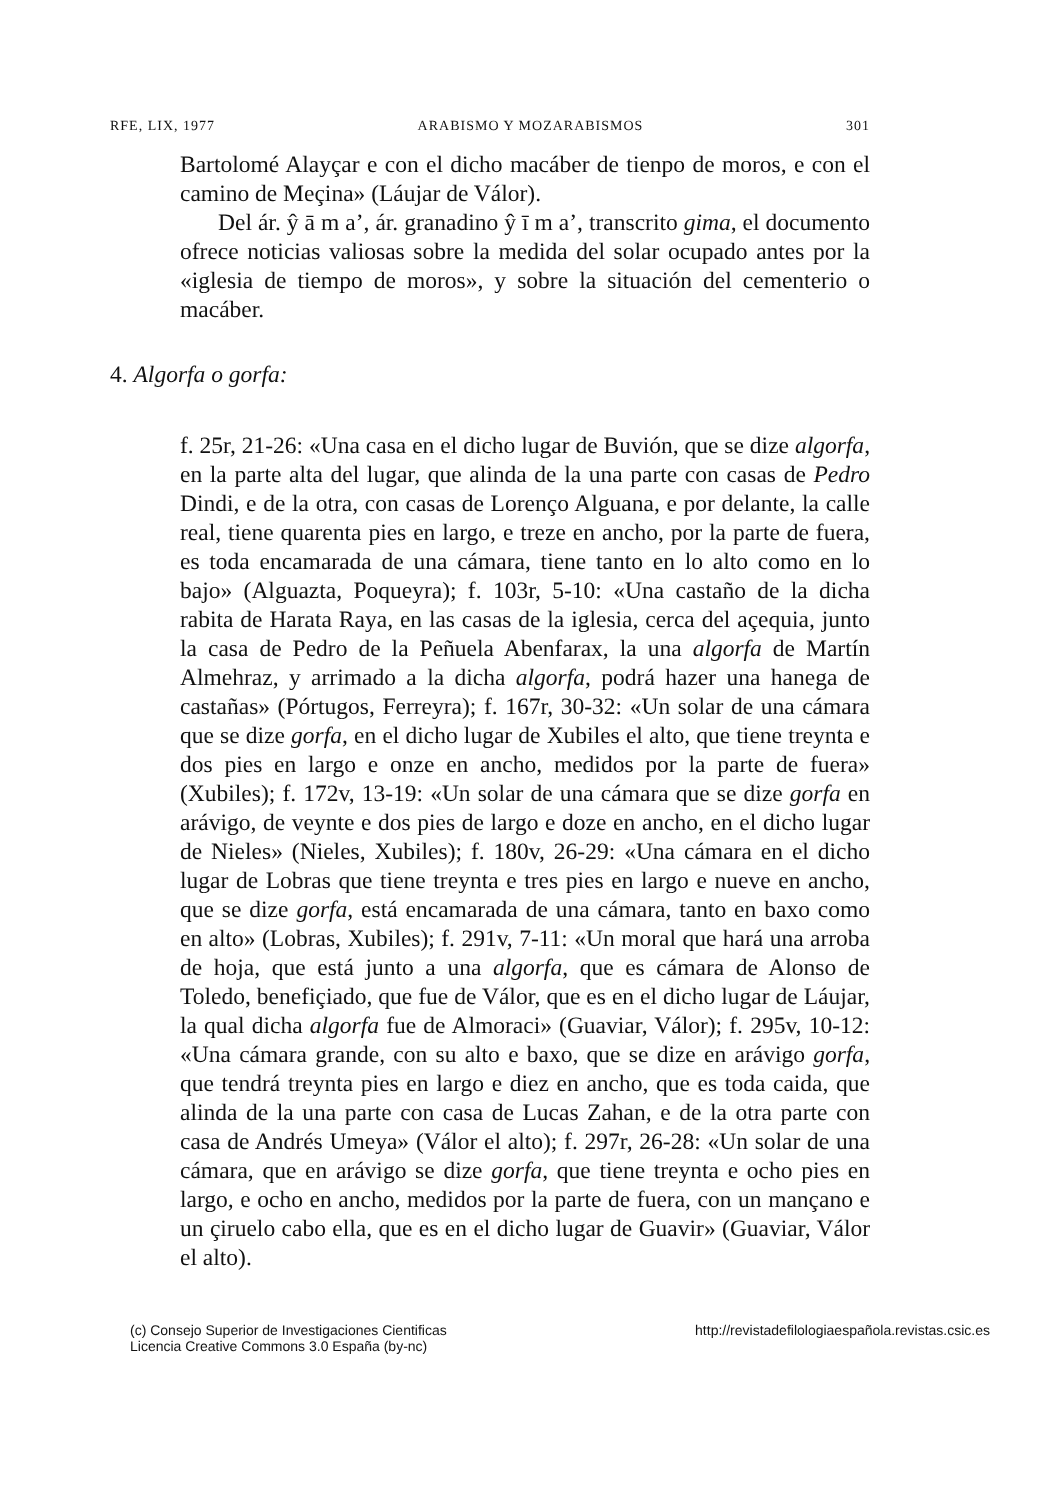RFE, LIX, 1977 ARABISMO Y MOZARABISMOS 301
Bartolomé Alayçar e con el dicho macáber de tienpo de moros, e con el camino de Meçina» (Láujar de Válor).
Del ár. ŷ ā m a’, ár. granadino ŷ ī m a’, transcrito gima, el documento ofrece noticias valiosas sobre la medida del solar ocupado antes por la «iglesia de tiempo de moros», y sobre la situación del cementerio o macáber.
4. Algorfa o gorfa:
f. 25r, 21-26: «Una casa en el dicho lugar de Buvión, que se dize algorfa, en la parte alta del lugar, que alinda de la una parte con casas de Pedro Dindi, e de la otra, con casas de Lorenço Alguana, e por delante, la calle real, tiene quarenta pies en largo, e treze en ancho, por la parte de fuera, es toda encamarada de una cámara, tiene tanto en lo alto como en lo bajo» (Alguazta, Poqueyra); f. 103r, 5-10: «Una castaño de la dicha rabita de Harata Raya, en las casas de la iglesia, cerca del açequia, junto la casa de Pedro de la Peñuela Abenfarax, la una algorfa de Martín Almehraz, y arrimado a la dicha algorfa, podrá hazer una hanega de castañas» (Pórtugos, Ferreyra); f. 167r, 30-32: «Un solar de una cámara que se dize gorfa, en el dicho lugar de Xubiles el alto, que tiene treynta e dos pies en largo e onze en ancho, medidos por la parte de fuera» (Xubiles); f. 172v, 13-19: «Un solar de una cámara que se dize gorfa en arávigo, de veynte e dos pies de largo e doze en ancho, en el dicho lugar de Nieles» (Nieles, Xubiles); f. 180v, 26-29: «Una cámara en el dicho lugar de Lobras que tiene treynta e tres pies en largo e nueve en ancho, que se dize gorfa, está encamarada de una cámara, tanto en baxo como en alto» (Lobras, Xubiles); f. 291v, 7-11: «Un moral que hará una arroba de hoja, que está junto a una algorfa, que es cámara de Alonso de Toledo, benefiçiado, que fue de Válor, que es en el dicho lugar de Láujar, la qual dicha algorfa fue de Almoraci» (Guaviar, Válor); f. 295v, 10-12: «Una cámara grande, con su alto e baxo, que se dize en arávigo gorfa, que tendrá treynta pies en largo e diez en ancho, que es toda caida, que alinda de la una parte con casa de Lucas Zahan, e de la otra parte con casa de Andrés Umeya» (Válor el alto); f. 297r, 26-28: «Un solar de una cámara, que en arávigo se dize gorfa, que tiene treynta e ocho pies en largo, e ocho en ancho, medidos por la parte de fuera, con un mançano e un çiruelo cabo ella, que es en el dicho lugar de Guavir» (Guaviar, Válor el alto).
(c) Consejo Superior de Investigaciones Cientificas
Licencia Creative Commons 3.0 España (by-nc) http://revistadefilologiaespañola.revistas.csic.es